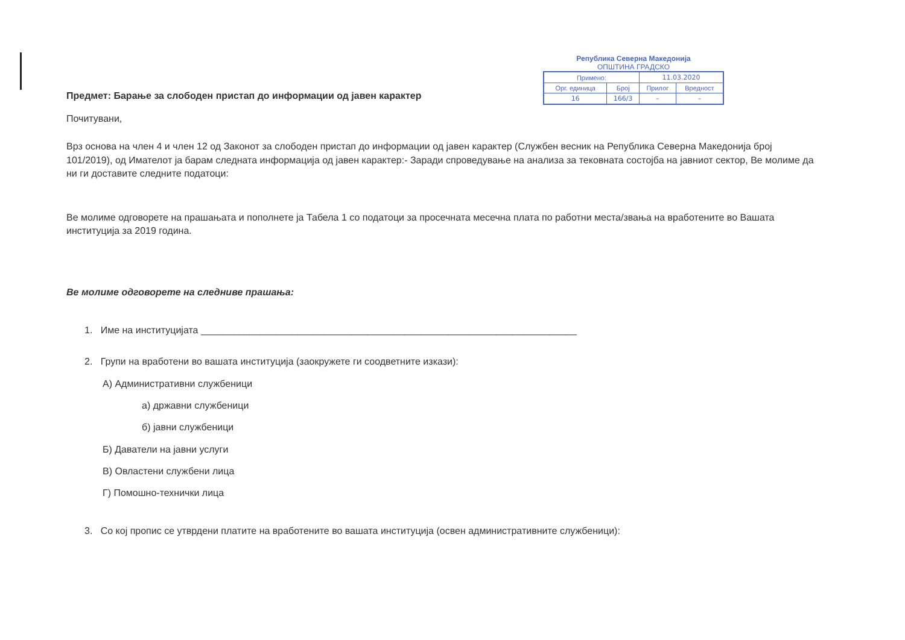Предмет: Барање за слободен пристап до информации од јавен карактер
Почитувани,
Република Северна Македонија
ОПШТИНА ГРАДСКО
| Примено: | | 11.03.2020 | |
| Орг. единица | Број | Прилог | Вредност |
| 16 | 166/3 | – | – |
Врз основа на член 4 и член 12 од Законот за слободен пристап до информации од јавен карактер (Службен весник на Република Северна Македонија број 101/2019), од Имателот ја барам следната информација од јавен карактер:- Заради спроведување на анализа за тековната состојба на јавниот сектор, Ве молиме да ни ги доставите следните податоци:
Ве молиме одговорете на прашањата и пополнете ја Табела 1 со податоци за просечната месечна плата по работни места/звања на вработените во Вашата институција за 2019 година.
Ве молиме одговорете на следниве прашања:
1. Име на институцијата ______________________________________________________________________
2. Групи на вработени во вашата институција (заокружете ги соодветните изкази):
А) Административни службеници
а) државни службеници
б) јавни службеници
Б) Даватели на јавни услуги
В) Овластени службени лица
Г) Помошно-технички лица
3. Со кој пропис се утврдени платите на вработените во вашата институција (освен административните службеници):